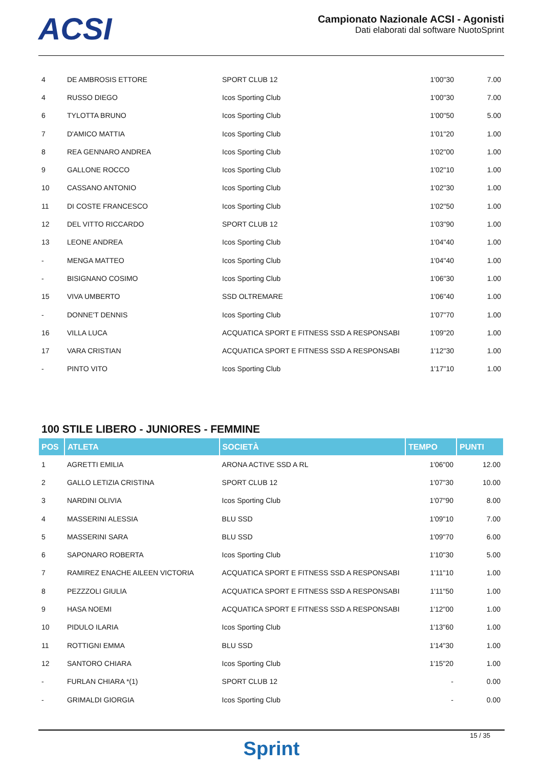ACSI
Campionato Nazionale ACSI - Agonisti
Dati elaborati dal software NuotoSprint
| 4 | DE AMBROSIS ETTORE | SPORT CLUB 12 | 1'00"30 | 7.00 |
| 4 | RUSSO DIEGO | Icos Sporting Club | 1'00"30 | 7.00 |
| 6 | TYLOTTA BRUNO | Icos Sporting Club | 1'00"50 | 5.00 |
| 7 | D'AMICO MATTIA | Icos Sporting Club | 1'01"20 | 1.00 |
| 8 | REA GENNARO ANDREA | Icos Sporting Club | 1'02"00 | 1.00 |
| 9 | GALLONE ROCCO | Icos Sporting Club | 1'02"10 | 1.00 |
| 10 | CASSANO ANTONIO | Icos Sporting Club | 1'02"30 | 1.00 |
| 11 | DI COSTE FRANCESCO | Icos Sporting Club | 1'02"50 | 1.00 |
| 12 | DEL VITTO RICCARDO | SPORT CLUB 12 | 1'03"90 | 1.00 |
| 13 | LEONE ANDREA | Icos Sporting Club | 1'04"40 | 1.00 |
| - | MENGA MATTEO | Icos Sporting Club | 1'04"40 | 1.00 |
| - | BISIGNANO COSIMO | Icos Sporting Club | 1'06"30 | 1.00 |
| 15 | VIVA UMBERTO | SSD OLTREMARE | 1'06"40 | 1.00 |
| - | DONNE'T DENNIS | Icos Sporting Club | 1'07"70 | 1.00 |
| 16 | VILLA LUCA | ACQUATICA SPORT E FITNESS SSD A RESPONSABI | 1'09"20 | 1.00 |
| 17 | VARA CRISTIAN | ACQUATICA SPORT E FITNESS SSD A RESPONSABI | 1'12"30 | 1.00 |
| - | PINTO VITO | Icos Sporting Club | 1'17"10 | 1.00 |
100 STILE LIBERO - JUNIORES - FEMMINE
| POS | ATLETA | SOCIETÀ | TEMPO | PUNTI |
| --- | --- | --- | --- | --- |
| 1 | AGRETTI EMILIA | ARONA ACTIVE SSD A RL | 1'06"00 | 12.00 |
| 2 | GALLO LETIZIA CRISTINA | SPORT CLUB 12 | 1'07"30 | 10.00 |
| 3 | NARDINI OLIVIA | Icos Sporting Club | 1'07"90 | 8.00 |
| 4 | MASSERINI ALESSIA | BLU SSD | 1'09"10 | 7.00 |
| 5 | MASSERINI SARA | BLU SSD | 1'09"70 | 6.00 |
| 6 | SAPONARO ROBERTA | Icos Sporting Club | 1'10"30 | 5.00 |
| 7 | RAMIREZ ENACHE AILEEN VICTORIA | ACQUATICA SPORT E FITNESS SSD A RESPONSABI | 1'11"10 | 1.00 |
| 8 | PEZZZOLI GIULIA | ACQUATICA SPORT E FITNESS SSD A RESPONSABI | 1'11"50 | 1.00 |
| 9 | HASA NOEMI | ACQUATICA SPORT E FITNESS SSD A RESPONSABI | 1'12"00 | 1.00 |
| 10 | PIDULO ILARIA | Icos Sporting Club | 1'13"60 | 1.00 |
| 11 | ROTTIGNI EMMA | BLU SSD | 1'14"30 | 1.00 |
| 12 | SANTORO CHIARA | Icos Sporting Club | 1'15"20 | 1.00 |
| - | FURLAN CHIARA *(1) | SPORT CLUB 12 | - | 0.00 |
| - | GRIMALDI GIORGIA | Icos Sporting Club | - | 0.00 |
15 / 35
Sprint